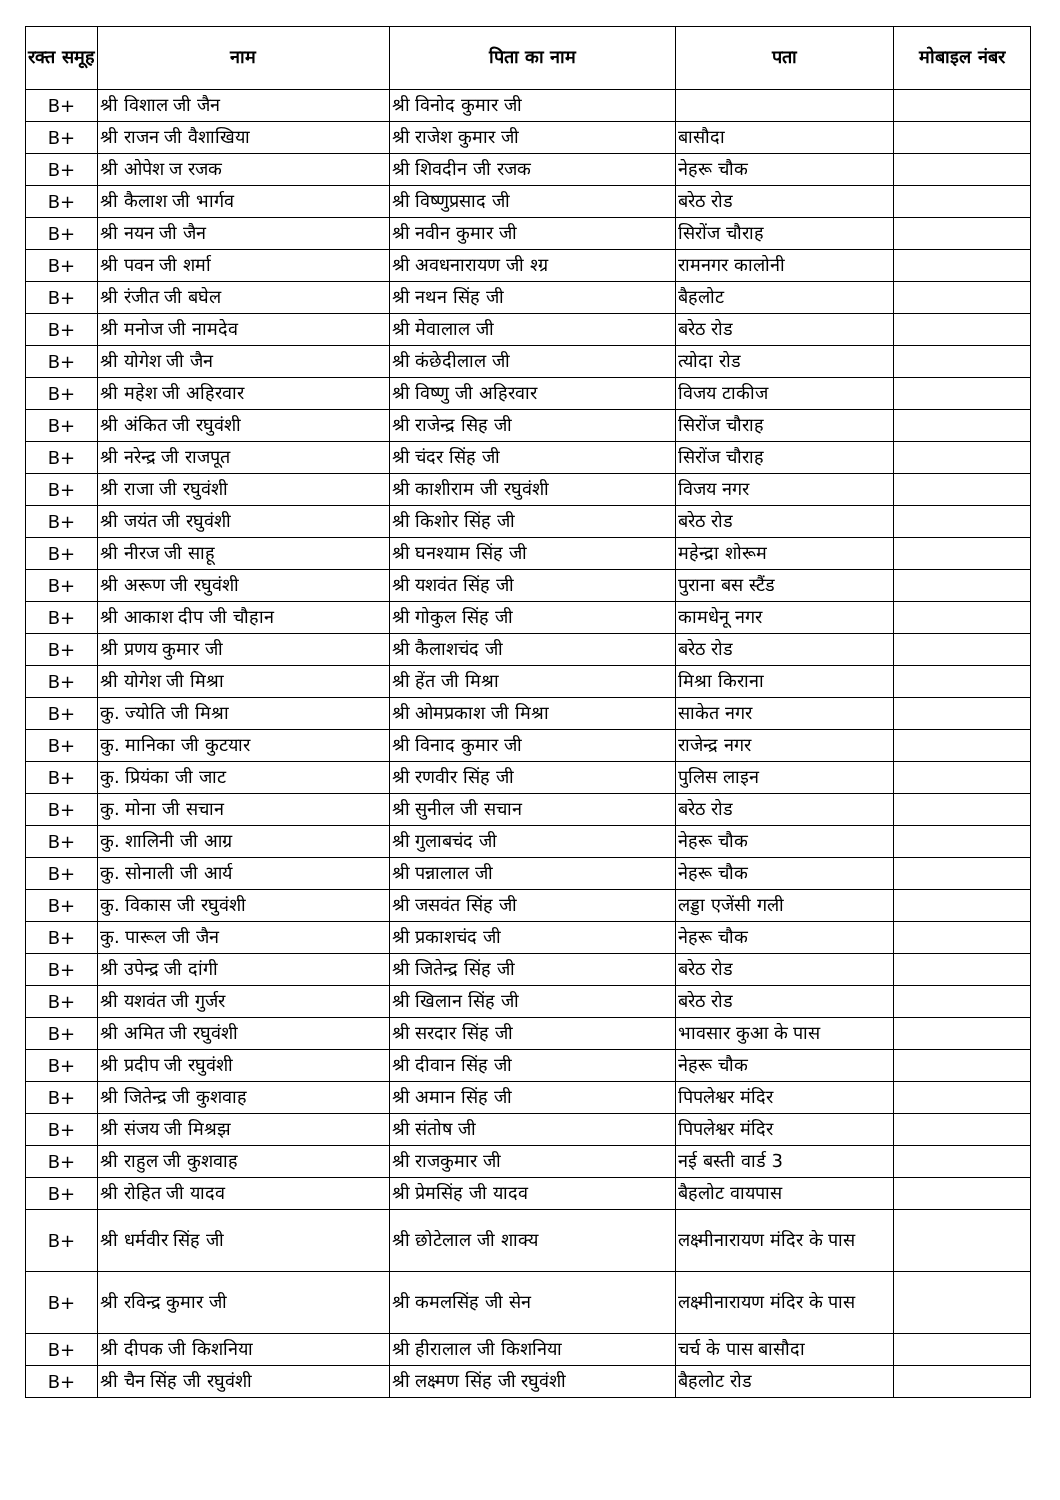| रक्त समूह | नाम | पिता का नाम | पता | मोबाइल नंबर |
| --- | --- | --- | --- | --- |
| B+ | श्री विशाल जी जैन | श्री विनोद कुमार जी | | |
| B+ | श्री राजन जी वैशाखिया | श्री राजेश कुमार जी | बासौदा | |
| B+ | श्री ओपेश ज रजक | श्री शिवदीन जी रजक | नेहरू चौक | |
| B+ | श्री कैलाश जी भार्गव | श्री विष्णुप्रसाद जी | बरेठ रोड | |
| B+ | श्री नयन जी जैन | श्री नवीन कुमार जी | सिरोंज चौराह | |
| B+ | श्री पवन जी शर्मा | श्री अवधनारायण जी श्ग्र | रामनगर कालोनी | |
| B+ | श्री रंजीत जी बघेल | श्री नथन सिंह जी | बैहलोट | |
| B+ | श्री मनोज जी नामदेव | श्री मेवालाल जी | बरेठ रोड | |
| B+ | श्री योगेश जी जैन | श्री कंछेदीलाल जी | त्योदा रोड | |
| B+ | श्री महेश जी अहिरवार | श्री विष्णु जी अहिरवार | विजय टाकीज | |
| B+ | श्री अंकित जी रघुवंशी | श्री राजेन्द्र सिह जी | सिरोंज चौराह | |
| B+ | श्री नरेन्द्र जी राजपूत | श्री चंदर सिंह जी | सिरोंज चौराह | |
| B+ | श्री राजा जी रघुवंशी | श्री काशीराम जी रघुवंशी | विजय नगर | |
| B+ | श्री जयंत जी रघुवंशी | श्री किशोर सिंह जी | बरेठ रोड | |
| B+ | श्री नीरज जी साहू | श्री घनश्याम सिंह जी | महेन्द्रा शोरूम | |
| B+ | श्री अरूण जी रघुवंशी | श्री यशवंत सिंह जी | पुराना बस स्टैंड | |
| B+ | श्री आकाश दीप जी चौहान | श्री गोकुल सिंह जी | कामधेनू नगर | |
| B+ | श्री प्रणय कुमार जी | श्री कैलाशचंद जी | बरेठ रोड | |
| B+ | श्री योगेश जी मिश्रा | श्री हेंत जी मिश्रा | मिश्रा किराना | |
| B+ | कु. ज्योति जी मिश्रा | श्री ओमप्रकाश जी मिश्रा | साकेत नगर | |
| B+ | कु. मानिका जी कुटयार | श्री विनाद कुमार जी | राजेन्द्र नगर | |
| B+ | कु. प्रियंका जी जाट | श्री रणवीर सिंह जी | पुलिस लाइन | |
| B+ | कु. मोना जी सचान | श्री सुनील जी सचान | बरेठ रोड | |
| B+ | कु. शालिनी जी आग्र | श्री गुलाबचंद जी | नेहरू चौक | |
| B+ | कु. सोनाली जी आर्य | श्री पन्नालाल जी | नेहरू चौक | |
| B+ | कु. विकास जी रघुवंशी | श्री जसवंत सिंह जी | लड्डा एजेंसी गली | |
| B+ | कु. पारूल जी जैन | श्री प्रकाशचंद जी | नेहरू चौक | |
| B+ | श्री उपेन्द्र जी दांगी | श्री जितेन्द्र सिंह जी | बरेठ रोड | |
| B+ | श्री यशवंत जी गुर्जर | श्री खिलान सिंह जी | बरेठ रोड | |
| B+ | श्री अमित जी रघुवंशी | श्री सरदार सिंह जी | भावसार कुआ के पास | |
| B+ | श्री प्रदीप जी रघुवंशी | श्री दीवान सिंह जी | नेहरू चौक | |
| B+ | श्री जितेन्द्र जी कुशवाह | श्री अमान सिंह जी | पिपलेश्वर मंदिर | |
| B+ | श्री संजय जी मिश्रझ | श्री संतोष जी | पिपलेश्वर मंदिर | |
| B+ | श्री राहुल जी कुशवाह | श्री राजकुमार जी | नई बस्ती वार्ड 3 | |
| B+ | श्री रोहित जी यादव | श्री प्रेमसिंह जी यादव | बैहलोट वायपास | |
| B+ | श्री धर्मवीर सिंह जी | श्री छोटेलाल जी शाक्य | लक्ष्मीनारायण मंदिर के पास | |
| B+ | श्री रविन्द्र कुमार जी | श्री कमलसिंह जी सेन | लक्ष्मीनारायण मंदिर के पास | |
| B+ | श्री दीपक जी किशनिया | श्री हीरालाल जी किशनिया | चर्च के पास बासौदा | |
| B+ | श्री चैन सिंह जी रघुवंशी | श्री लक्ष्मण सिंह जी रघुवंशी | बैहलोट रोड | |